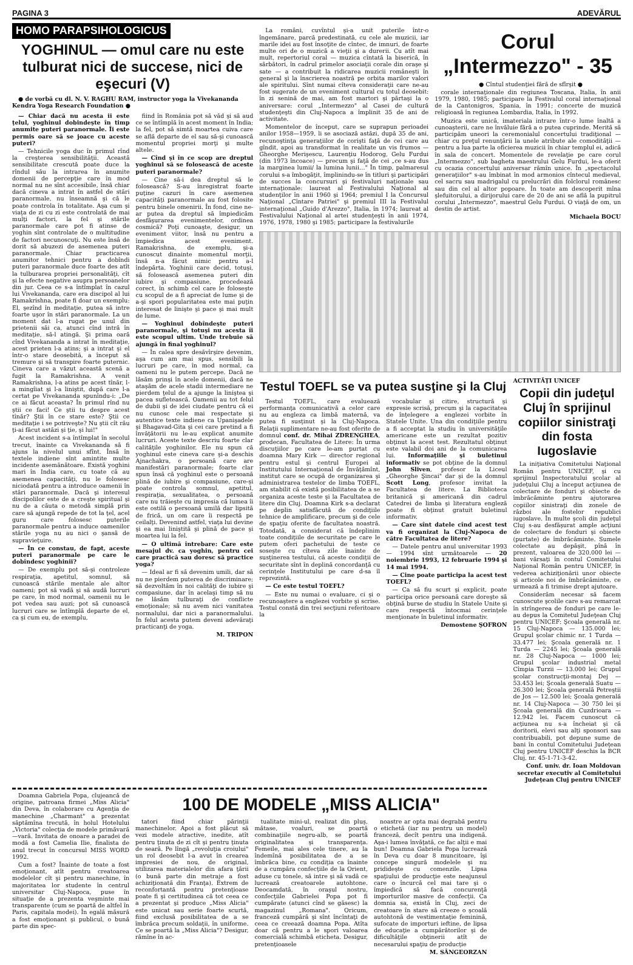PAGINA 3 ADEVĂRUL
HOMO PARAPSIHOLOGICUS
YOGHINUL — omul care nu este tulburat nici de succese, nici de eşecuri (V)
● de vorbă cu dl. N. V. RAGHU RAM, instructor yoga la Vivekananda Kendra Yoga Research Foundation ●
— Chiar dacă nu acesta ii este ţelul, yoghinul dobindeşte în timp anumite puteri paranormale. Îi este permis oare să se joace cu aceste puteri?
— Tehnicile yoga duc în primul rînd la creşterea sensibilităţii. Această sensibilitate crescută poate duce la rîndul său la intrarea în anumite domenii de percepţie care în mod normal nu ne sînt accesibile, însă chiar dacă cineva a intrat în astfel de stări paranormale, nu înseamnă şi că le poate controla în totalitate. Aşa cum şi viaţa de zi cu zi este controlată de mai mulţi factori, la fel şi stările paranormale care pot fi atinse de yoghin sînt controlate de o multitudine de factori necunoscuţi. Nu este însă de dorit să abuzezi de asemenea puteri paranormale. Chiar practicarea anumitor tehnici pentru a dobîndi puteri paranormale duce foarte des atît la tulburarea propriei personalităţi, cît şi la efecte negative asupra persoanelor din jur. Ceea ce s-a întîmplat în cazul lui Vivekananda, care era discipol al lui Ramakrishna, poate fi doar un exemplu: El, şezînd în meditaţie, putea să intre foarte uşor în stări paranormale. La un moment dat l-a rugat pe unul din prietenii săi ca, atunci cînd intră în meditaţie, să-l atingă. Şi prima oară cînd Vivekananda a intrat în meditaţie, acest prieten l-a atins; şi a intrat şi el într-o stare deosebită, a început să tremure şi să transpire foarte puternic. Cineva care a văzut această scenă a fugit la Ramakrishna. A venit Ramakrishna, l-a atins pe acest tînăr, l-a mingîiat şi l-a liniştit, după care l-a certat pe Vivekananda spunîndu-i: „De ce ai făcut aceasta? În primul rînd nu ştii ce faci! Ce ştii tu despre acest tînăr? Ştii în ce stare este? Ştii ce meditaţie i se potriveşte? Nu ştii cît rău ţi-ai făcut astăzi şi ţie, şi lui!"
Acest incident s-a întîmplat în secolul trecut, înainte ca Vivekananda să fi ajuns la nivelul unui sfînt. Însă în textele indiene sînt amintite multe incidente asemănătoare. Există yoghini mari în India care, cu toate că au asemenea capacităţi, nu le folosesc niciodată pentru a introduce oamenii în stări paranormale. Dacă şi interesul discipolilor este de a creşte spiritual şi nu de a căuta o metodă simplă prin care să ajungă repede de tot la ţel, acel guru care folosesc puterile paranormale pentru a induce oamenilor stările yoga nu au nici o şansă de supravieţuire.
— În ce constau, de fapt, aceste puteri paranormale pe care le dobîndesc yoghinii?
— De exemplu pot să-şi controleze respiraţia, apetitul, somnul, să cunoască stările mentale ale altor oameni; pot să vadă şi să audă lucruri pe care, în mod normal, oamenii nu le pot vedea sau auzi; pot să cunoască lucruri care se întîmplă departe de el, ca şi cum eu, de exemplu,
fiind în România pot să văd şi să aud ce se întîmplă în acest moment în India; la fel, pot să simtă moartea cuiva care se află departe de el sau să-şi cunoască momentul propriei morţi şi multe altele.
— Cînd şi în ce scop are dreptul yoghinul să se folosească de aceste puteri paranormale?
— Cine să-i dea dreptul să le folosească? S-au înregistrat foarte puţine cazuri în care asemenea capacităţi paranormale au fost folosite pentru binele omenirii. În fond, cine ne-ar putea da dreptul să împiedicăm desfăşurarea evenimentelor, ordinea cosmică? Poţi cunoaşte, desigur, un eveniment viitor, însă nu pentru a împiedica acest eveniment. Ramakrishna, de exemplu, şi-a cunoscut dinainte momentul morţii, însă n-a făcut nimic pentru a-l îndepărta. Yoghinii care decid, totuşi, să folosească asemenea puteri din iubire şi compasiune, procedează corect, în schimb cel care le foloseşte cu scopul de a fi apreciat de lume şi de a-şi spori popularitatea este mai puţin interesat de linişte şi pace şi mai mult de lume.
— Yoghinul dobîndeşte puteri paranormale, şi totuşi nu acesta îi este scopul ultim. Unde trebuie să ajungă în final yoghinul?
— În calea spre desăvîrşire devenim, aşa cum am mai spus, sensibili la lucruri pe care, în mod normal, ca oameni nu le putem percepe. Dacă ne lăsăm prinşi în acele domenii, dacă ne ataşăm de acele stadii intermediare ne pierdem ţelul de a ajunge la liniştea şi pacea sufletească. Oamenii au tot felul de dubii şi de idei ciudate pentru că ei nu cunosc cele mai respectate şi autentice texte indiene ca Upanişadele şi Bhagavad-Gita şi cei care pretind a fi învăţătorii nu le-au explicat anumite lucruri. Aceste texte descriu foarte clar calităţile yoghinilor. Ele nu spun că yoghinul este cineva care şi-a deschis Ajnachakra, o persoană care are manifestări paranormale; foarte clar spun însă că yoghinul este o persoană plină de iubire şi compasiune, care-şi poate controla somnul, apetitul, respiraţia, sexualitatea, o persoană care nu trăieşte cu impresia că lumea îi este ostilă o persoană umilă dar lipsită de frică, un om care îi respectă pe ceilalţi. Devenind astfel, viaţa lui devine şi ea mai liniştită şi plină de pace şi moartea lui la fel.
— O ultimă întrebare: Care este mesajul dv. ca yoghin, pentru cei care practică sau doresc să practice yoga?
— Ideal ar fi să devenim umili, dar să nu ne pierdem puterea de discriminare; să dezvoltăm în noi calităţi de iubire şi compasiune, dar în acelaşi timp să nu ne lăsăm tulburaţi de conflicte emoţionale; să nu avem nici vanitatea normalului, dar nici a paranormalului. În felul acesta putem deveni adevăraţi practicanţi de yoga.
M. TRIPON
La români, cuvîntul şi-a unit puterile într-o îngemănare, parcă predestinată, cu cele ale muzicii, iar marile idei au fost însoţite de cîntec, de imnuri, de foarte multe ori de o muzică a vieţii şi a durerii. Cu atît mai mult, repertoriul coral — muzica cîntată la biserică, în sărbători, în cadrul primelor asociaţii corale din oraşe şi sate — a contribuit la ridicarea muzicii româneşti în general şi la înscrierea noastră pe orbita marilor valori ale spiritului. Sînt numai cîteva consideraţii care ne-au fost sugerate de un eveniment cultural cu totul deosebit: în zi senină de mai, am fost martori şi părtaşi la o aniversare: corul „Intermezzo" al Casei de cultură studenţeşti din Cluj-Napoca a împlinit 35 de ani de activitate.
Momentelor de început, care se suprapun perioadei anilor 1958—1959, li se asociază astăzi, după 35 de ani, recunoştinţa generaţiilor de corişti faţă de cei care au gîndit, apoi au transformat în realitate un vis frumos — Gheorghe Merişescu, Laurenţiu Hodorog, Gelu Furdui (din 1973 încoace) — precum şi faţă de cei „ce s-au dus la marginea lumii/ la lumina lunii…" În timp, palmaresul corului s-a îmbogăţit, împlinindu-se în titluri şi participări de succes la concursuri şi festivaluri naţionale sau internaţionale: laureat al Festivalului Naţional al studenţilor în anii 1960 şi 1964; premiul I la Concursul Naţional „Cîntare Patriei" şi premiul III la Festivalul internaţional „Guido d'Arezzo", Italia, în 1974; laureat al Festivalului Naţional al artei studenţeşti în anii 1974, 1976, 1978, 1980 şi 1985; participare la festivalurile
Corul „Intermezzo" - 35
● Cîntul studenţiei fără de sfîrşit ●
corale internaţionale din regiunea Toscana, Italia, în anii 1979, 1980, 1985; participare la Festivalul coral internaţional de la Cantonigros, Spania, în 1991; concerte de muzică religioasă în regiunea Lombardia, Italia, în 1992.
Muzica este unică, imateriala intrare într-o lume înaltă a cunoaşterii, care ne învăluie fără a o putea cuprinde. Merită să participăm uneori la ceremonialul concertului tradiţional — chiar cu preţul renunţării la unele atribute ale comodităţii — pentru a lua parte la oficierea muzicii în chiar templul ei, adică în sala de concert. Momentele de revelaţie pe care corul „Intermezzo", sub bagheta maestrului Gelu Furdui, le-a oferit cu ocazia concertului aniversar rămîn unice. În „spectacolul generaţiilor" s-au îmbinat în mod armonios cîntecul medieval, cel sacru sau madrigalul cu prelucrări din folclorul românesc sau din cel al altor popoare. În toate am descoperit mîna şlefuitorului, a dirijorului care de 20 de ani se află la pupitrul corului „Intermezzo", maestrul Gelu Furdui. O viaţă de om, un destin de artist.
Michaela BOCU
Testul TOEFL se va putea susţine şi la Cluj
Testul TOEFL, care evaluează performanţa comunicativă a celor care nu au engleza ca limbă maternă, va putea fi susţinut şi la Cluj-Napoca. Relaţii suplimentare ne-au fost oferite de domnul conf. dr. Mihai ZDRENGHEA, prodecan, Facultatea de Litere: În urma discuţiilor pe care le-am purtat cu doamna Mary Kirk — director regional pentru estul şi centrul Europei al Institutului Internaţional de Învăţămînt, institut care se ocupă de organizarea şi administrarea testelor de limba TOEFL, am stabilit că există posibilitatea de a se organiza aceste teste şi la Facultatea de litere din Cluj. Doamna Kirk s-a declarat pe deplin satisfăcută de condiţiile tehnice de amplificare, precum şi de cele de spaţiu oferite de facultatea noastră. Totodată, a considerat că îndeplinim toate condiţiile de securitate pe care le putem oferi pachetului de teste ce soseşte cu cîteva zile înainte de susţinerea testului, că aceste condiţii de securitate sînt în deplină concordanţă cu cerinţele Institutului pe care d-sa îl reprezintă.
— Ce este testul TOEFL?
— Este nu numai o evaluare, ci şi o recunoaştere a englezei vorbite şi scrise. Testul constă din trei secţiuni referitoare la
vocabular şi citire, structură şi expresie scrisă, precum şi la capacitatea de înţelegere a englezei vorbite în Statele Unite. Una din condiţiile pentru a fi acceptat la studiu în universităţile americane este un rezultat pozitiv obţinut la acest test. Rezultatul obţinut este valabil doi ani de la comunicarea lui. Informaţiile şi buletinul informativ se pot obţine de la domnul John Sliven, profesor la Liceul „Gheorghe Şincai" dar şi de la domnul Scott Long, profesor invitat la Facultatea de litere. La Biblioteca britanică şi americană din cadrul Catedrei de limba şi literatura engleză poate fi obţinut gratuit buletinul informativ.
— Care sînt datele cînd acest test va fi organizat la Cluj-Napoca de către Facultatea de litere?
— Datele pentru anul universitar 1993 — 1994 sînt următoarele — 20 noiembrie 1993, 12 februarie 1994 şi 14 mai 1994.
— Cine poate participa la acest test TOEFL?
— Ca să fiu scurt şi explicit, poate participa orice persoană care doreşte să obţină burse de studiu în Statele Unite şi care respectă întocmai cerinţele menţionate în buletinul informativ.
Demostene ŞOFRON
ACTIVITĂŢI UNICEF
Copii din judeţul Cluj în sprijinul copiilor sinistraţi din fosta Iugoslavie
La iniţiativa Comitetului Naţional Român pentru UNICEF, şi cu sprijinul Inspectoratului şcolar al judeţului Cluj a început acţiunea de colectare de fonduri şi obiecte de îmbrăcăminte pentru ajutorarea copiilor sinistraţi din zonele de război ale fostelor republici iugoslave. În multe şcoli din judeţul Cluj s-au desfăşurat ample acţiuni de colectare de fonduri şi obiecte (purtate) de îmbrăcăminte. Sumele colectate au depăşit, pînă în prezent, valoarea de 320.000 lei — bani vărsaţi în contul Comitetului Naţional Român pentru UNICEF, în vederea achiziţionării unor obiecte şi articole noi de îmbrăcăminte, ce urmează a fi trimise drept ajutoare.
Considerăm necesar să facem cunoscute şcolile care s-au remarcat în strîngerea de fonduri pe care le-au depus la Comitetul Judeţean Cluj pentru UNICEF: Şcoala generală nr. 15 Cluj-Napoca — 135.000 lei; Grupul şcolar chimic nr. 1 Turda — 33.477 lei; Şcoala generală nr. 1 Turda — 2245 lei; Şcoala generală nr. 28 Cluj-Napoca — 1000 lei; Grupul şcolar industrial metal Cîmpia Turzii — 13.000 lei; Grupul şcolar construcţii-montaj Dej — 53.453 lei; Şcoala generală Suatu — 26.300 lei; Şcoala generală Petreştii de Jos — 12.500 lei; Şcoala generală nr. 14 Cluj-Napoca — 30 750 lei şi Şcoala generală din Cuzdrioara — 12.942 lei. Facem cunoscut că acţiunea nu s-a încheiat şi că doritorii, elevi sau alţi sponsori sau contribuabili, pot depune sume de bani în contul Comitetului Judeţean Cluj pentru UNICEF deschis la BCR Cluj, nr. 45-1-71-3-42.
Conf. univ. dr. Ioan Moldovan
secretar executiv al Comitetului Judeţean Cluj pentru UNICEF
Doamna Gabriela Popa, clujeancă de origine, patroana firmei „Miss Alicia" din Deva, în colaborare cu Agenţia de manechine „Charmant" a prezentat săptămîna trecută, în holul Hotelului „Victoria" colecţia de modele primăvară—vară. Invitata de onoare a paradei de modă a fost Camelia Ilie, finalista de anul trecut în concursul MISS WORD 1992.
Cum a fost? Înainte de toate a fost emoţionant, atît pentru creatoarea modelelor cît şi pentru manechine, în majoritatea lor studente în centrul universitar Cluj-Napoca, puse în situaţie de a prezenta veşminte mai transparente (cum se poartă de altfel în Paris, capitala modei). În egală măsură a fost emoţionant şi publicul, o bună parte din spec-
100 DE MODELE „MISS ALICIA"
tatori fiind chiar părinţii manechinelor. Apoi a fost plăcut să vezi modele atractive, inedite, atît pentru ţinuta de zi cît şi pentru ţinuta de seară. Pe lîngă „revoluţia croiului" un rol deosebit l-a avut în crearea impresiei de nou, de original, utilizarea materialelor din afara ţării (o bună parte din metraje a fost achiziţionată din Franţa). Extrem de reconfortantă pentru pretenţioase poate fi şi certitudinea că tot ceea ce a prezentat şi produce „Miss Alicia" este unicat sau serie foarte scurtă, fiind exclusă posibilitatea de a se îmbrăca precum soldaţii, în uniforme. Ce se poartă la „Miss Alicia"? Desigur, rămîne în ac-
tualitate mini-ul, realizat din pluş, mătase, voaluri, se poartă combinaţiile negru-alb, se poartă originalitatea şi transparenţa. Femeile, mai ales cele tinere, au la îndemînă posibilitatea de a se îmbrăca bine, cu condiţia ca înainte de a cumpăra confecţiile de la Orient, aduse cu tonele, să intre şi să vadă ce lucrează creatoarele autohtone. Deocamdată, în oraşul nostru, confecţiile Gabrielei Popa pot fi cumpărate (atunci cînd se găsesc) la magazinul „Romana". Oricum, franceză cumpără şi sînt încîntaţi de ceea ce creează doamna Popa. Atîta doar că pentru a le spori valoarea comercială schimbă eticheta. Desigur, pretenţioasele
noastre ar opta mai degrabă pentru o etichetă (iar nu pentru un model) franceză, decît pentru una indigenă. Aşa-i lumea învăţată, ce fac alţii e mai bun! Doamna Gabriela Popa lucrează în Deva cu doar 8 muncitoare, îşi concepe singură modelele şi nu pridideşte cu comenzile. Lipsa spaţiului de producţie este neajunsul care o încurcă cel mai tare şi o împiedică să facă concurenţă importurilor masive de confecţii. Ca domnia sa, există în Cluj, zeci de creatoare în stare să creeze o şcoală autohtonă de vestimentaţie feminină, sufocate de importuri ieftine, de lipsa de educaţie a cumpărătorilor şi de dificultăţile obţinerii atît de necesarului spaţiu de producţie
M. SÂNGEORZAN